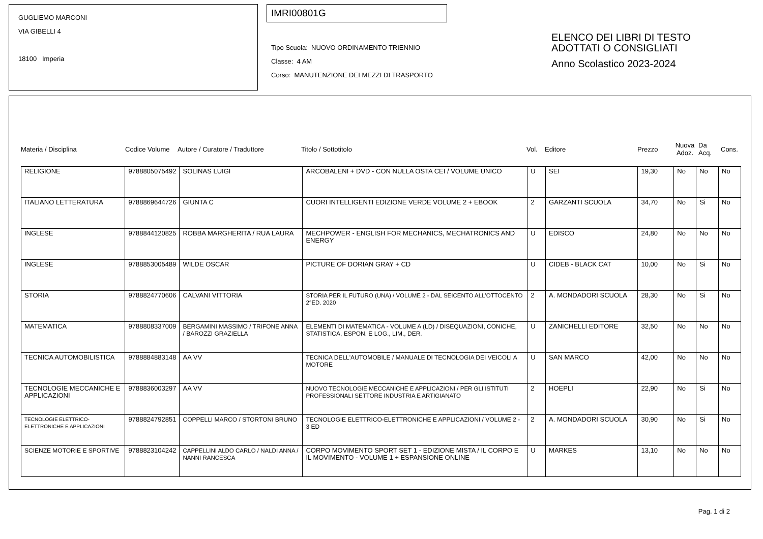GUGLIEMO MARCONI
VIA GIBELLI 4
18100 Imperia
IMRI00801G
Tipo Scuola: NUOVO ORDINAMENTO TRIENNIO
Classe: 4 AM
Corso: MANUTENZIONE DEI MEZZI DI TRASPORTO
ELENCO DEI LIBRI DI TESTO
ADOTTATI O CONSIGLIATI
Anno Scolastico 2023-2024
Materia / Disciplina Codice Volume Autore / Curatore / Traduttore Titolo / Sottotitolo Vol. Editore Prezzo Nuova Adoz. Da Acq. Cons.
| RELIGIONE | 9788805075492 | SOLINAS LUIGI | ARCOBALENI + DVD - CON NULLA OSTA CEI / VOLUME UNICO | U | SEI | 19,30 | No | No | No |
| ITALIANO LETTERATURA | 9788869644726 | GIUNTA C | CUORI INTELLIGENTI EDIZIONE VERDE VOLUME 2 + EBOOK | 2 | GARZANTI SCUOLA | 34,70 | No | Si | No |
| INGLESE | 9788844120825 | ROBBA MARGHERITA / RUA LAURA | MECHPOWER - ENGLISH FOR MECHANICS, MECHATRONICS AND ENERGY | U | EDISCO | 24,80 | No | No | No |
| INGLESE | 9788853005489 | WILDE OSCAR | PICTURE OF DORIAN GRAY + CD | U | CIDEB - BLACK CAT | 10,00 | No | Si | No |
| STORIA | 9788824770606 | CALVANI VITTORIA | STORIA PER IL FUTURO (UNA) / VOLUME 2 - DAL SEICENTO ALL'OTTOCENTO 2°ED. 2020 | 2 | A. MONDADORI SCUOLA | 28,30 | No | Si | No |
| MATEMATICA | 9788808337009 | BERGAMINI MASSIMO / TRIFONE ANNA / BAROZZI GRAZIELLA | ELEMENTI DI MATEMATICA - VOLUME A (LD) / DISEQUAZIONI, CONICHE, STATISTICA, ESPON. E LOG., LIM., DER. | U | ZANICHELLI EDITORE | 32,50 | No | No | No |
| TECNICA AUTOMOBILISTICA | 9788884883148 | AA VV | TECNICA DELL'AUTOMOBILE / MANUALE DI TECNOLOGIA DEI VEICOLI A MOTORE | U | SAN MARCO | 42,00 | No | No | No |
| TECNOLOGIE MECCANICHE E APPLICAZIONI | 9788836003297 | AA VV | NUOVO TECNOLOGIE MECCANICHE E APPLICAZIONI / PER GLI ISTITUTI PROFESSIONALI SETTORE INDUSTRIA E ARTIGIANATO | 2 | HOEPLI | 22,90 | No | Si | No |
| TECNOLOGIE ELETTRICO-ELETTRONICHE E APPLICAZIONI | 9788824792851 | COPPELLI MARCO / STORTONI BRUNO | TECNOLOGIE ELETTRICO-ELETTRONICHE E APPLICAZIONI / VOLUME 2 - 3 ED | 2 | A. MONDADORI SCUOLA | 30,90 | No | Si | No |
| SCIENZE MOTORIE E SPORTIVE | 9788823104242 | CAPPELLINI ALDO CARLO / NALDI ANNA / NANNI RANCESCA | CORPO MOVIMENTO SPORT SET 1 - EDIZIONE MISTA / IL CORPO E IL MOVIMENTO - VOLUME 1 + ESPANSIONE ONLINE | U | MARKES | 13,10 | No | No | No |
Pag. 1 di 2